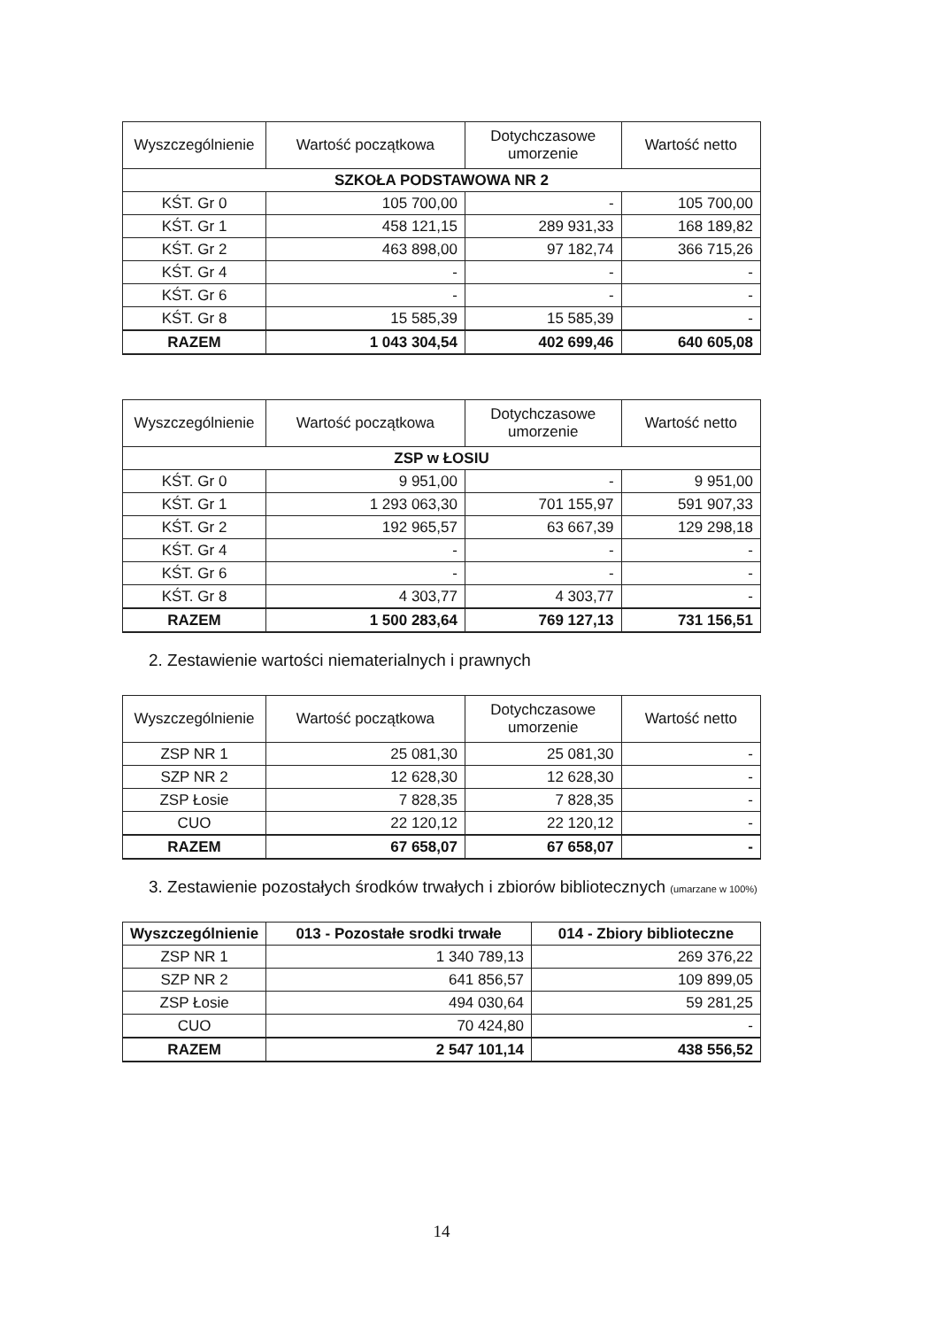| Wyszczególnienie | Wartość początkowa | Dotychczasowe umorzenie | Wartość netto |
| --- | --- | --- | --- |
| SZKOŁA PODSTAWOWA NR 2 | | | |
| KŚT. Gr 0 | 105 700,00 | - | 105 700,00 |
| KŚT. Gr 1 | 458 121,15 | 289 931,33 | 168 189,82 |
| KŚT. Gr 2 | 463 898,00 | 97 182,74 | 366 715,26 |
| KŚT. Gr 4 | - | - | - |
| KŚT. Gr 6 | - | - | - |
| KŚT. Gr 8 | 15 585,39 | 15 585,39 | - |
| RAZEM | 1 043 304,54 | 402 699,46 | 640 605,08 |
| Wyszczególnienie | Wartość początkowa | Dotychczasowe umorzenie | Wartość netto |
| --- | --- | --- | --- |
| ZSP w ŁOSIU | | | |
| KŚT. Gr 0 | 9 951,00 | - | 9 951,00 |
| KŚT. Gr 1 | 1 293 063,30 | 701 155,97 | 591 907,33 |
| KŚT. Gr 2 | 192 965,57 | 63 667,39 | 129 298,18 |
| KŚT. Gr 4 | - | - | - |
| KŚT. Gr 6 | - | - | - |
| KŚT. Gr 8 | 4 303,77 | 4 303,77 | - |
| RAZEM | 1 500 283,64 | 769 127,13 | 731 156,51 |
2. Zestawienie wartości niematerialnych i prawnych
| Wyszczególnienie | Wartość początkowa | Dotychczasowe umorzenie | Wartość netto |
| --- | --- | --- | --- |
| ZSP NR 1 | 25 081,30 | 25 081,30 | - |
| SZP NR 2 | 12 628,30 | 12 628,30 | - |
| ZSP Łosie | 7 828,35 | 7 828,35 | - |
| CUO | 22 120,12 | 22 120,12 | - |
| RAZEM | 67 658,07 | 67 658,07 | - |
3. Zestawienie pozostałych środków trwałych i zbiorów bibliotecznych (umarzane w 100%)
| Wyszczególnienie | 013 - Pozostałe srodki trwałe | 014 - Zbiory biblioteczne |
| --- | --- | --- |
| ZSP NR 1 | 1 340 789,13 | 269 376,22 |
| SZP NR 2 | 641 856,57 | 109 899,05 |
| ZSP Łosie | 494 030,64 | 59 281,25 |
| CUO | 70 424,80 | - |
| RAZEM | 2 547 101,14 | 438 556,52 |
14